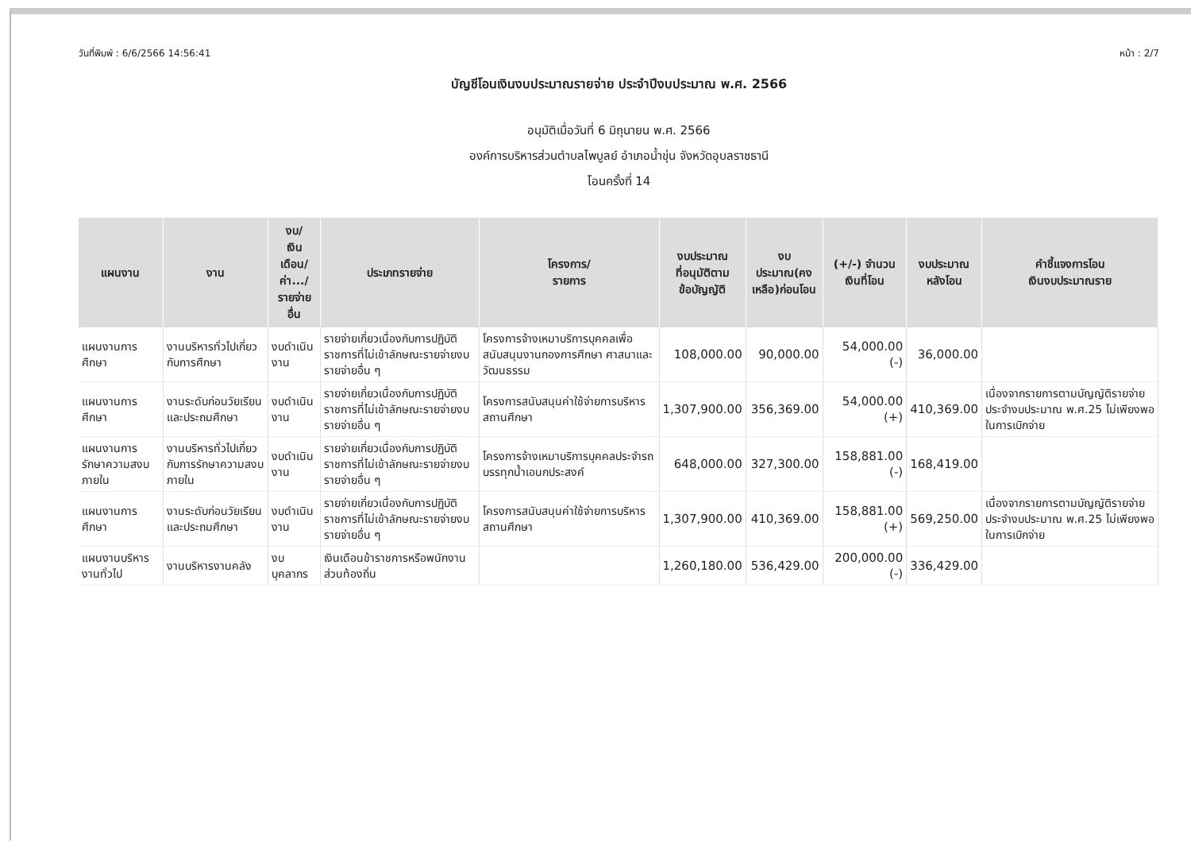วันที่พิมพ์ : 6/6/2566 14:56:41 หน้า : 2/7
บัญชีโอนเงินงบประมาณรายจ่าย ประจำปีงบประมาณ พ.ศ. 2566
อนุมัติเมื่อวันที่ 6 มิถุนายน พ.ศ. 2566
องค์การบริหารส่วนตำบลไพบูลย์ อำเภอน้ำขุ่น จังหวัดอุบลราชธานี
โอนครั้งที่ 14
| แผนงาน | งาน | งบ/ เงินเดือน/ ค่า.../ รายจ่ายอื่น | ประเภทรายจ่าย | โครงการ/ รายการ | งบประมาณ ที่อนุมัติตาม ข้อบัญญัติ | งบประมาณ(คง เหลือ)ก่อนโอน | (+/-) จำนวน เงินที่โอน | งบประมาณ หลังโอน | คำชี้แจงการโอน เงินงบประมาณราย |
| --- | --- | --- | --- | --- | --- | --- | --- | --- | --- |
| แผนงานการศึกษา | งานบริหารทั่วไปเกี่ยวกับการศึกษา | งบดำเนินงาน | รายจ่ายเกี่ยวเนื่องกับการปฏิบัติราชการที่ไม่เข้าลักษณะรายจ่ายงบรายจ่ายอื่น ๆ | โครงการจ้างเหมาบริการบุคคลเพื่อสนับสนุนงานกองการศึกษา ศาสนาและวัฒนธรรม | 108,000.00 | 90,000.00 | 54,000.00 (-) | 36,000.00 | |
| แผนงานการศึกษา | งานระดับก่อนวัยเรียนและประถมศึกษา | งบดำเนินงาน | รายจ่ายเกี่ยวเนื่องกับการปฏิบัติราชการที่ไม่เข้าลักษณะรายจ่ายงบรายจ่ายอื่น ๆ | โครงการสนับสนุนค่าใช้จ่ายการบริหารสถานศึกษา | 1,307,900.00 | 356,369.00 | 54,000.00 (+) | 410,369.00 | เนื่องจากรายการตามบัญญัติรายจ่ายประจำงบประมาณ พ.ศ.25 ไม่เพียงพอในการเบิกจ่าย |
| แผนงานการรักษาความสงบภายใน | งานบริหารทั่วไปเกี่ยวกับการรักษาความสงบภายใน | งบดำเนินงาน | รายจ่ายเกี่ยวเนื่องกับการปฏิบัติราชการที่ไม่เข้าลักษณะรายจ่ายงบรายจ่ายอื่น ๆ | โครงการจ้างเหมาบริการบุคคลประจำรถบรรทุกน้ำเอนกประสงค์ | 648,000.00 | 327,300.00 | 158,881.00 (-) | 168,419.00 | |
| แผนงานการศึกษา | งานระดับก่อนวัยเรียนและประถมศึกษา | งบดำเนินงาน | รายจ่ายเกี่ยวเนื่องกับการปฏิบัติราชการที่ไม่เข้าลักษณะรายจ่ายงบรายจ่ายอื่น ๆ | โครงการสนับสนุนค่าใช้จ่ายการบริหารสถานศึกษา | 1,307,900.00 | 410,369.00 | 158,881.00 (+) | 569,250.00 | เนื่องจากรายการตามบัญญัติรายจ่ายประจำงบประมาณ พ.ศ.25 ไม่เพียงพอในการเบิกจ่าย |
| แผนงานบริหารงานทั่วไป | งานบริหารงานคลัง | งบบุคลากร | เงินเดือนข้าราชการหรือพนักงานส่วนท้องถิ่น | | 1,260,180.00 | 536,429.00 | 200,000.00 (-) | 336,429.00 | |